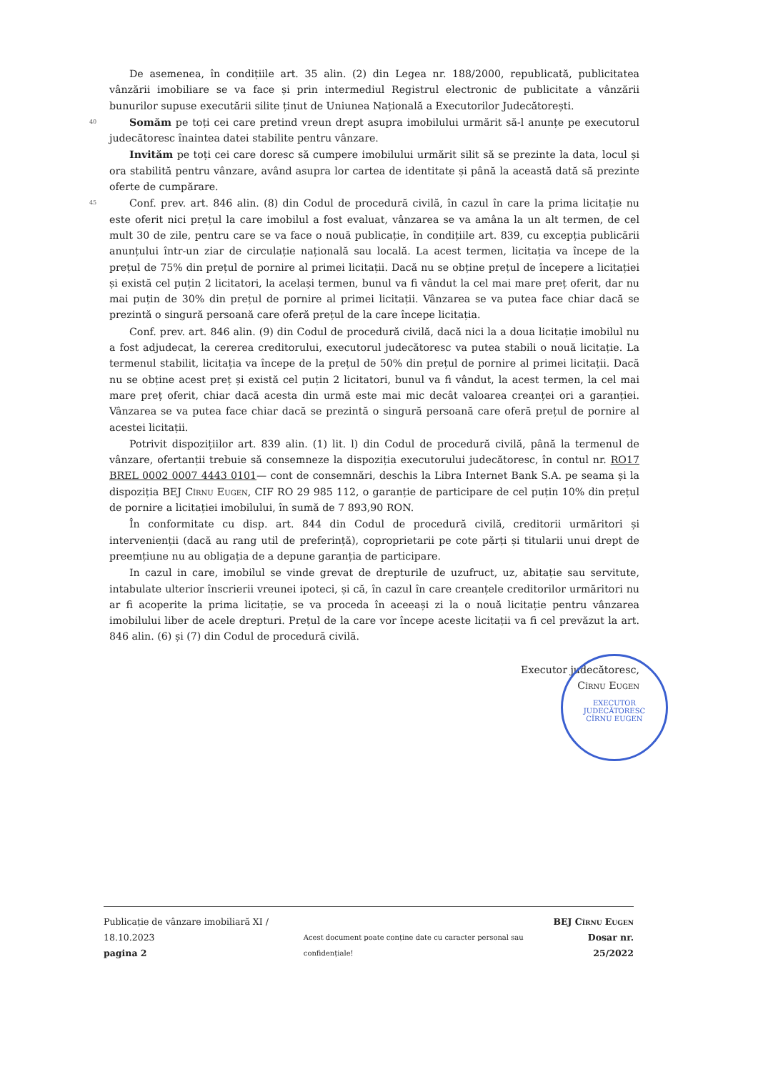De asemenea, în condițiile art. 35 alin. (2) din Legea nr. 188/2000, republicată, publicitatea vânzării imobiliare se va face și prin intermediul Registrul electronic de publicitate a vânzării bunurilor supuse executării silite ținut de Uniunea Națională a Executorilor Judecătorești.
40
Somăm pe toți cei care pretind vreun drept asupra imobilului urmărit să-l anunțe pe executorul judecătoresc înaintea datei stabilite pentru vânzare.
Invităm pe toți cei care doresc să cumpere imobilului urmărit silit să se prezinte la data, locul și ora stabilită pentru vânzare, având asupra lor cartea de identitate și până la această dată să prezinte oferte de cumpărare.
45
Conf. prev. art. 846 alin. (8) din Codul de procedură civilă, în cazul în care la prima licitație nu este oferit nici prețul la care imobilul a fost evaluat, vânzarea se va amâna la un alt termen, de cel mult 30 de zile, pentru care se va face o nouă publicație, în condițiile art. 839, cu excepția publicării anunțului într-un ziar de circulație națională sau locală. La acest termen, licitația va începe de la prețul de 75% din prețul de pornire al primei licitații. Dacă nu se obține prețul de începere a licitației și există cel puțin 2 licitatori, la același termen, bunul va fi vândut la cel mai mare preț oferit, dar nu mai puțin de 30% din prețul de pornire al primei licitații. Vânzarea se va putea face chiar dacă se prezintă o singură persoană care oferă prețul de la care începe licitația.
Conf. prev. art. 846 alin. (9) din Codul de procedură civilă, dacă nici la a doua licitație imobilul nu a fost adjudecat, la cererea creditorului, executorul judecătoresc va putea stabili o nouă licitație. La termenul stabilit, licitația va începe de la prețul de 50% din prețul de pornire al primei licitații. Dacă nu se obține acest preț și există cel puțin 2 licitatori, bunul va fi vândut, la acest termen, la cel mai mare preț oferit, chiar dacă acesta din urmă este mai mic decât valoarea creanței ori a garanției. Vânzarea se va putea face chiar dacă se prezintă o singură persoană care oferă prețul de pornire al acestei licitații.
Potrivit dispozițiilor art. 839 alin. (1) lit. l) din Codul de procedură civilă, până la termenul de vânzare, ofertanții trebuie să consemneze la dispoziția executorului judecătoresc, în contul nr. RO17 BREL 0002 0007 4443 0101— cont de consemnări, deschis la Libra Internet Bank S.A. pe seama și la dispoziția BEJ Cîrnu Eugen, CIF RO 29 985 112, o garanție de participare de cel puțin 10% din prețul de pornire a licitației imobilului, în sumă de 7 893,90 RON.
În conformitate cu disp. art. 844 din Codul de procedură civilă, creditorii urmăritori și intervenienții (dacă au rang util de preferință), coproprietarii pe cote părți și titularii unui drept de preemțiune nu au obligația de a depune garanția de participare.
In cazul in care, imobilul se vinde grevat de drepturile de uzufruct, uz, abitație sau servitute, intabulate ulterior înscrierii vreunei ipoteci, și că, în cazul în care creanțele creditorilor urmăritori nu ar fi acoperite la prima licitație, se va proceda în aceeași zi la o nouă licitație pentru vânzarea imobilului liber de acele drepturi. Prețul de la care vor începe aceste licitații va fi cel prevăzut la art. 846 alin. (6) și (7) din Codul de procedură civilă.
Executor judecătoresc,
Cîrnu Eugen
EXECUTOR JUDECĂTORESC
CÎRNU EUGEN
Publicație de vânzare imobiliară XI / 18.10.2023
pagina 2
Acest document poate conține date cu caracter personal sau confidențiale!
BEJ Cîrnu Eugen
Dosar nr. 25/2022